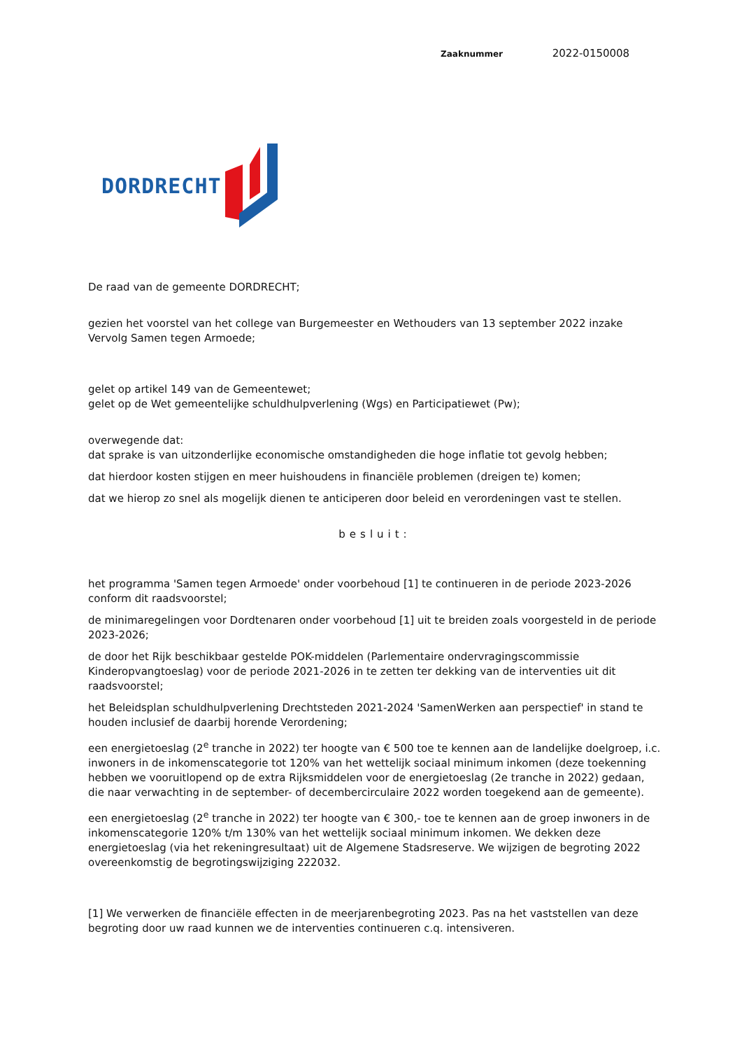Zaaknummer 2022-0150008
DORDRECHT
De raad van de gemeente DORDRECHT;
gezien het voorstel van het college van Burgemeester en Wethouders van 13 september 2022 inzake Vervolg Samen tegen Armoede;
gelet op artikel 149 van de Gemeentewet;
gelet op de Wet gemeentelijke schuldhulpverlening (Wgs) en Participatiewet (Pw);
overwegende dat:
dat sprake is van uitzonderlijke economische omstandigheden die hoge inflatie tot gevolg hebben;
dat hierdoor kosten stijgen en meer huishoudens in financiële problemen (dreigen te) komen;
dat we hierop zo snel als mogelijk dienen te anticiperen door beleid en verordeningen vast te stellen.
besluit:
het programma 'Samen tegen Armoede' onder voorbehoud [1] te continueren in de periode 2023-2026 conform dit raadsvoorstel;
de minimaregelingen voor Dordtenaren onder voorbehoud [1] uit te breiden zoals voorgesteld in de periode 2023-2026;
de door het Rijk beschikbaar gestelde POK-middelen (Parlementaire ondervragingscommissie Kinderopvangtoeslag) voor de periode 2021-2026 in te zetten ter dekking van de interventies uit dit raadsvoorstel;
het Beleidsplan schuldhulpverlening Drechtsteden 2021-2024 'SamenWerken aan perspectief' in stand te houden inclusief de daarbij horende Verordening;
een energietoeslag (2<sup>e</sup> tranche in 2022) ter hoogte van € 500 toe te kennen aan de landelijke doelgroep, i.c. inwoners in de inkomenscategorie tot 120% van het wettelijk sociaal minimum inkomen (deze toekenning hebben we vooruitlopend op de extra Rijksmiddelen voor de energietoeslag (2e tranche in 2022) gedaan, die naar verwachting in de september- of decembercirculaire 2022 worden toegekend aan de gemeente).
een energietoeslag (2<sup>e</sup> tranche in 2022) ter hoogte van € 300,- toe te kennen aan de groep inwoners in de inkomenscategorie 120% t/m 130% van het wettelijk sociaal minimum inkomen. We dekken deze energietoeslag (via het rekeningresultaat) uit de Algemene Stadsreserve. We wijzigen de begroting 2022 overeenkomstig de begrotingswijziging 222032.
[1] We verwerken de financiële effecten in de meerjarenbegroting 2023. Pas na het vaststellen van deze begroting door uw raad kunnen we de interventies continueren c.q. intensiveren.